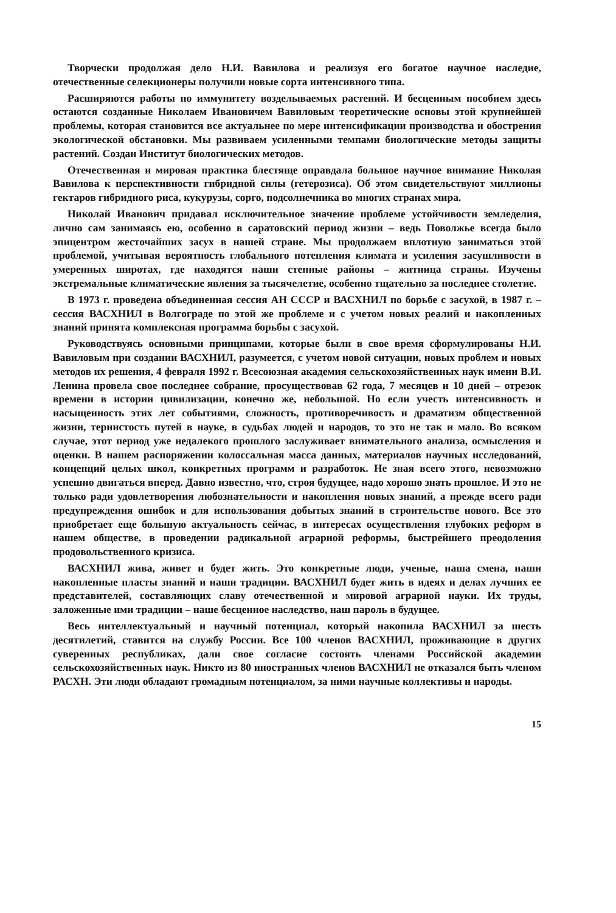Творчески продолжая дело Н.И. Вавилова и реализуя его богатое научное наследие, отечественные селекционеры получили новые сорта интенсивного типа.
Расширяются работы по иммунитету возделываемых растений. И бесценным пособием здесь остаются созданные Николаем Ивановичем Вавиловым теоретические основы этой крупнейшей проблемы, которая становится все актуальнее по мере интенсификации производства и обострения экологической обстановки. Мы развиваем усиленными темпами биологические методы защиты растений. Создан Институт биологических методов.
Отечественная и мировая практика блестяще оправдала большое научное внимание Николая Вавилова к перспективности гибридной силы (гетерозиса). Об этом свидетельствуют миллионы гектаров гибридного риса, кукурузы, сорго, подсолнечника во многих странах мира.
Николай Иванович придавал исключительное значение проблеме устойчивости земледелия, лично сам занимаясь ею, особенно в саратовский период жизни – ведь Поволжье всегда было эпицентром жесточайших засух в нашей стране. Мы продолжаем вплотную заниматься этой проблемой, учитывая вероятность глобального потепления климата и усиления засушливости в умеренных широтах, где находятся наши степные районы – житница страны. Изучены экстремальные климатические явления за тысячелетие, особенно тщательно за последнее столетие.
В 1973 г. проведена объединенная сессия АН СССР и ВАСХНИЛ по борьбе с засухой, в 1987 г. – сессия ВАСХНИЛ в Волгограде по этой же проблеме и с учетом новых реалий и накопленных знаний принята комплексная программа борьбы с засухой.
Руководствуясь основными принципами, которые были в свое время сформулированы Н.И. Вавиловым при создании ВАСХНИЛ, разумеется, с учетом новой ситуации, новых проблем и новых методов их решения, 4 февраля 1992 г. Всесоюзная академия сельскохозяйственных наук имени В.И. Ленина провела свое последнее собрание, просуществовав 62 года, 7 месяцев и 10 дней – отрезок времени в истории цивилизации, конечно же, небольшой. Но если учесть интенсивность и насыщенность этих лет событиями, сложность, противоречивость и драматизм общественной жизни, тернистость путей в науке, в судьбах людей и народов, то это не так и мало. Во всяком случае, этот период уже недалекого прошлого заслуживает внимательного анализа, осмысления и оценки. В нашем распоряжении колоссальная масса данных, материалов научных исследований, концепций целых школ, конкретных программ и разработок. Не зная всего этого, невозможно успешно двигаться вперед. Давно известно, что, строя будущее, надо хорошо знать прошлое. И это не только ради удовлетворения любознательности и накопления новых знаний, а прежде всего ради предупреждения ошибок и для использования добытых знаний в строительстве нового. Все это приобретает еще большую актуальность сейчас, в интересах осуществления глубоких реформ в нашем обществе, в проведении радикальной аграрной реформы, быстрейшего преодоления продовольственного кризиса.
ВАСХНИЛ жива, живет и будет жить. Это конкретные люди, ученые, наша смена, наши накопленные пласты знаний и наши традиции. ВАСХНИЛ будет жить в идеях и делах лучших ее представителей, составляющих славу отечественной и мировой аграрной науки. Их труды, заложенные ими традиции – наше бесценное наследство, наш пароль в будущее.
Весь интеллектуальный и научный потенциал, который накопила ВАСХНИЛ за шесть десятилетий, ставится на службу России. Все 100 членов ВАСХНИЛ, проживающие в других суверенных республиках, дали свое согласие состоять членами Российской академии сельскохозяйственных наук. Никто из 80 иностранных членов ВАСХНИЛ не отказался быть членом РАСХН. Эти люди обладают громадным потенциалом, за ними научные коллективы и народы.
15